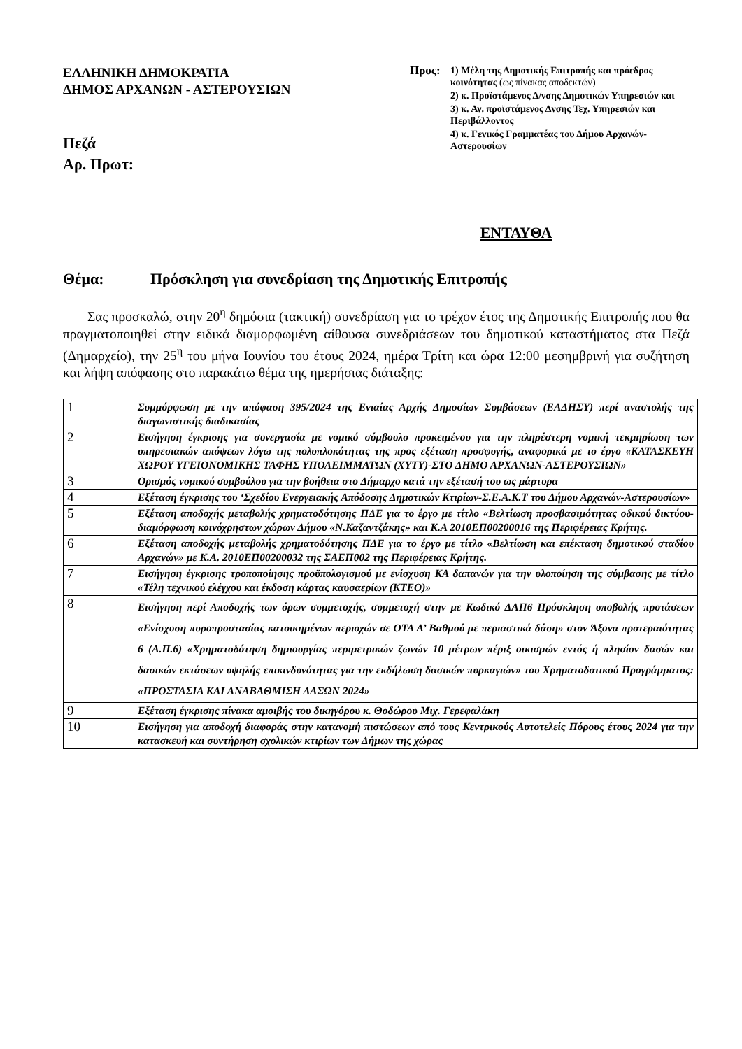ΕΛΛΗΝΙΚΗ ΔΗΜΟΚΡΑΤΙΑ
ΔΗΜΟΣ ΑΡΧΑΝΩΝ - ΑΣΤΕΡΟΥΣΙΩΝ
Πεζά
Αρ. Πρωτ:
Προς:
1) Μέλη της Δημοτικής Επιτροπής και πρόεδρος κοινότητας (ως πίνακας αποδεκτών)
2) κ. Προϊστάμενος Δ/νσης Δημοτικών Υπηρεσιών και
3) κ. Αν. προϊστάμενος Δνσης Τεχ. Υπηρεσιών και Περιβάλλοντος
4) κ. Γενικός Γραμματέας του Δήμου Αρχανών-Αστερουσίων
ΕΝΤΑΥΘΑ
Θέμα: Πρόσκληση για συνεδρίαση της Δημοτικής Επιτροπής
Σας προσκαλώ, στην 20<sup>η</sup> δημόσια (τακτική) συνεδρίαση για το τρέχον έτος της Δημοτικής Επιτροπής που θα πραγματοποιηθεί στην ειδικά διαμορφωμένη αίθουσα συνεδριάσεων του δημοτικού καταστήματος στα Πεζά (Δημαρχείο), την 25<sup>η</sup> του μήνα Ιουνίου του έτους 2024, ημέρα Τρίτη και ώρα 12:00 μεσημβρινή για συζήτηση και λήψη απόφασης στο παρακάτω θέμα της ημερήσιας διάταξης:
| 1 | Συμμόρφωση με την απόφαση 395/2024 της Ενιαίας Αρχής Δημοσίων Συμβάσεων (ΕΑΔΗΣΥ) περί αναστολής της διαγωνιστικής διαδικασίας |
| 2 | Εισήγηση έγκρισης για συνεργασία με νομικό σύμβουλο προκειμένου για την πληρέστερη νομική τεκμηρίωση των υπηρεσιακών απόψεων λόγω της πολυπλοκότητας της προς εξέταση προσφυγής, αναφορικά με το έργο «ΚΑΤΑΣΚΕΥΗ ΧΩΡΟΥ ΥΓΕΙΟΝΟΜΙΚΗΣ ΤΑΦΗΣ ΥΠΟΛΕΙΜΜΑΤΩΝ (ΧΥΤΥ)-ΣΤΟ ΔΗΜΟ ΑΡΧΑΝΩΝ-ΑΣΤΕΡΟΥΣΙΩΝ» |
| 3 | Ορισμός νομικού συμβούλου για την βοήθεια στο Δήμαρχο κατά την εξέτασή του ως μάρτυρα |
| 4 | Εξέταση έγκρισης του ‘Σχεδίου Ενεργειακής Απόδοσης Δημοτικών Κτιρίων-Σ.Ε.Α.Κ.Τ του Δήμου Αρχανών-Αστερουσίων» |
| 5 | Εξέταση αποδοχής μεταβολής χρηματοδότησης ΠΔΕ για το έργο με τίτλο «Βελτίωση προσβασιμότητας οδικού δικτύου-διαμόρφωση κοινόχρηστων χώρων Δήμου «Ν.Καζαντζάκης» και Κ.Α 2010ΕΠ00200016 της Περιφέρειας Κρήτης. |
| 6 | Εξέταση αποδοχής μεταβολής χρηματοδότησης ΠΔΕ για το έργο με τίτλο «Βελτίωση και επέκταση δημοτικού σταδίου Αρχανών» με Κ.Α. 2010ΕΠ00200032 της ΣΑΕΠ002 της Περιφέρειας Κρήτης. |
| 7 | Εισήγηση έγκρισης τροποποίησης προϋπολογισμού με ενίσχυση ΚΑ δαπανών για την υλοποίηση της σύμβασης με τίτλο «Τέλη τεχνικού ελέγχου και έκδοση κάρτας καυσαερίων (ΚΤΕΟ)» |
| 8 | Εισήγηση περί Αποδοχής των όρων συμμετοχής, συμμετοχή στην με Κωδικό ΔΑΠ6 Πρόσκληση υποβολής προτάσεων «Ενίσχυση πυροπροστασίας κατοικημένων περιοχών σε ΟΤΑ Α’ Βαθμού με περιαστικά δάση» στον Άξονα προτεραιότητας 6 (Α.Π.6) «Χρηματοδότηση δημιουργίας περιμετρικών ζωνών 10 μέτρων πέριξ οικισμών εντός ή πλησίον δασών και δασικών εκτάσεων υψηλής επικινδυνότητας για την εκδήλωση δασικών πυρκαγιών» του Χρηματοδοτικού Προγράμματος: «ΠΡΟΣΤΑΣΙΑ ΚΑΙ ΑΝΑΒΑΘΜΙΣΗ ΔΑΣΩΝ 2024» |
| 9 | Εξέταση έγκρισης πίνακα αμοιβής του δικηγόρου κ. Θοδώρου Μιχ. Γερεφαλάκη |
| 10 | Εισήγηση για αποδοχή διαφοράς στην κατανομή πιστώσεων από τους Κεντρικούς Αυτοτελείς Πόρους έτους 2024 για την κατασκευή και συντήρηση σχολικών κτιρίων των Δήμων της χώρας |